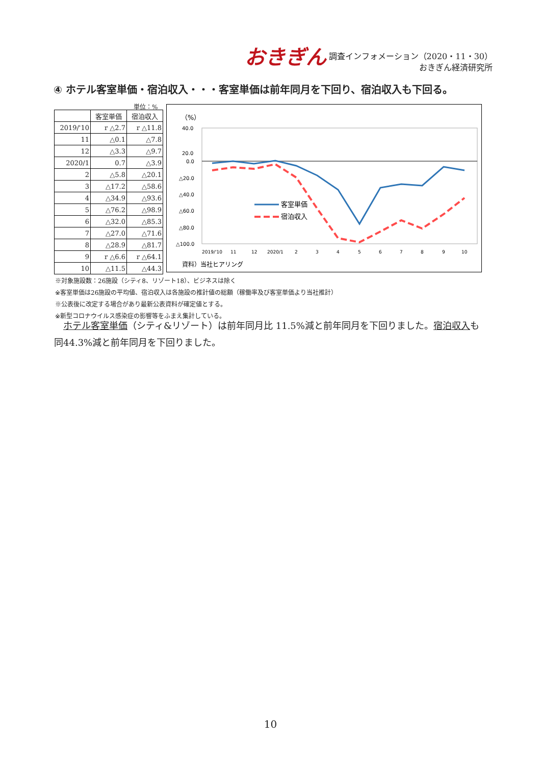おきぎん
調査インフォメーション（2020・11・30）
おきぎん経済研究所
④ ホテル客室単価・宿泊収入・・・客室単価は前年同月を下回り、宿泊収入も下回る。
単位：%
| | 客室単価 | 宿泊収入 |
| --- | --- | --- |
| 2019/'10 | r △2.7 | r △11.8 |
| 11 | △0.1 | △7.8 |
| 12 | △3.3 | △9.7 |
| 2020/1 | 0.7 | △3.9 |
| 2 | △5.8 | △20.1 |
| 3 | △17.2 | △58.6 |
| 4 | △34.9 | △93.6 |
| 5 | △76.2 | △98.9 |
| 6 | △32.0 | △85.3 |
| 7 | △27.0 | △71.6 |
| 8 | △28.9 | △81.7 |
| 9 | r △6.6 | r △64.1 |
| 10 | △11.5 | △44.3 |
（%）
40.0
20.0
0.0
△20.0
△40.0
△60.0
△80.0
△100.0
客室単価
宿泊収入
2019/'10
11
12
2020/1
2
3
4
5
6
7
8
9
10
資料）当社ヒアリング
※対象施設数：26施設（シティ8、リゾート18）、ビジネスは除く
※客室単価は26施設の平均値、宿泊収入は各施設の推計値の総額（稼働率及び客室単価より当社推計）
※公表後に改定する場合があり最新公表資料が確定値とする。
※新型コロナウイルス感染症の影響等をふまえ集計している。
　ホテル客室単価（シティ&リゾート）は前年同月比 11.5%減と前年同月を下回りました。宿泊収入も同44.3%減と前年同月を下回りました。
10